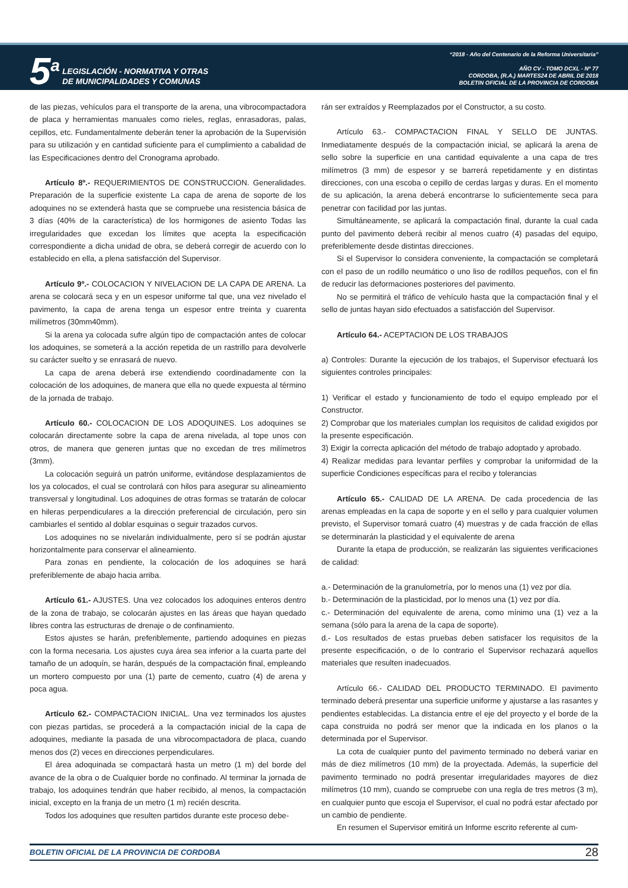5<sup>a</sup>
LEGISLACIÓN - NORMATIVA Y OTRAS
DE MUNICIPALIDADES Y COMUNAS
“2018 - Año del Centenario de la Reforma Universitaria”
AÑO CV - TOMO DCXL - Nº 77
CORDOBA, (R.A.) MARTES24 DE ABRIL DE 2018
BOLETIN OFICIAL DE LA PROVINCIA DE CORDOBA
de las piezas, vehículos para el transporte de la arena, una vibrocompactadora de placa y herramientas manuales como rieles, reglas, enrasadoras, palas, cepillos, etc. Fundamentalmente deberán tener la aprobación de la Supervisión para su utilización y en cantidad suficiente para el cumplimiento a cabalidad de las Especificaciones dentro del Cronograma aprobado.
Artículo 8º.- REQUERIMIENTOS DE CONSTRUCCION. Generalidades. Preparación de la superficie existente La capa de arena de soporte de los adoquines no se extenderá hasta que se compruebe una resistencia básica de 3 días (40% de la característica) de los hormigones de asiento Todas las irregularidades que excedan los límites que acepta la especificación correspondiente a dicha unidad de obra, se deberá corregir de acuerdo con lo establecido en ella, a plena satisfacción del Supervisor.
Artículo 9º.- COLOCACION Y NIVELACION DE LA CAPA DE ARENA. La arena se colocará seca y en un espesor uniforme tal que, una vez nivelado el pavimento, la capa de arena tenga un espesor entre treinta y cuarenta milímetros (30mm40mm).
Si la arena ya colocada sufre algún tipo de compactación antes de colocar los adoquines, se someterá a la acción repetida de un rastrillo para devolverle su carácter suelto y se enrasará de nuevo.
La capa de arena deberá irse extendiendo coordinadamente con la colocación de los adoquines, de manera que ella no quede expuesta al término de la jornada de trabajo.
Artículo 60.- COLOCACION DE LOS ADOQUINES. Los adoquines se colocarán directamente sobre la capa de arena nivelada, al tope unos con otros, de manera que generen juntas que no excedan de tres milímetros (3mm).
La colocación seguirá un patrón uniforme, evitándose desplazamientos de los ya colocados, el cual se controlará con hilos para asegurar su alineamiento transversal y longitudinal. Los adoquines de otras formas se tratarán de colocar en hileras perpendiculares a la dirección preferencial de circulación, pero sin cambiarles el sentido al doblar esquinas o seguir trazados curvos.
Los adoquines no se nivelarán individualmente, pero sí se podrán ajustar horizontalmente para conservar el alineamiento.
Para zonas en pendiente, la colocación de los adoquines se hará preferiblemente de abajo hacia arriba.
Artículo 61.- AJUSTES. Una vez colocados los adoquines enteros dentro de la zona de trabajo, se colocarán ajustes en las áreas que hayan quedado libres contra las estructuras de drenaje o de confinamiento.
Estos ajustes se harán, preferiblemente, partiendo adoquines en piezas con la forma necesaria. Los ajustes cuya área sea inferior a la cuarta parte del tamaño de un adoquín, se harán, después de la compactación final, empleando un mortero compuesto por una (1) parte de cemento, cuatro (4) de arena y poca agua.
Artículo 62.- COMPACTACION INICIAL. Una vez terminados los ajustes con piezas partidas, se procederá a la compactación inicial de la capa de adoquines, mediante la pasada de una vibrocompactadora de placa, cuando menos dos (2) veces en direcciones perpendiculares.
El área adoquinada se compactará hasta un metro (1 m) del borde del avance de la obra o de Cualquier borde no confinado. Al terminar la jornada de trabajo, los adoquines tendrán que haber recibido, al menos, la compactación inicial, excepto en la franja de un metro (1 m) recién descrita.
Todos los adoquines que resulten partidos durante este proceso debe-
rán ser extraídos y Reemplazados por el Constructor, a su costo.
Artículo 63.- COMPACTACION FINAL Y SELLO DE JUNTAS. Inmediatamente después de la compactación inicial, se aplicará la arena de sello sobre la superficie en una cantidad equivalente a una capa de tres milímetros (3 mm) de espesor y se barrerá repetidamente y en distintas direcciones, con una escoba o cepillo de cerdas largas y duras. En el momento de su aplicación, la arena deberá encontrarse lo suficientemente seca para penetrar con facilidad por las juntas.
Simultáneamente, se aplicará la compactación final, durante la cual cada punto del pavimento deberá recibir al menos cuatro (4) pasadas del equipo, preferiblemente desde distintas direcciones.
Si el Supervisor lo considera conveniente, la compactación se completará con el paso de un rodillo neumático o uno liso de rodillos pequeños, con el fin de reducir las deformaciones posteriores del pavimento.
No se permitirá el tráfico de vehículo hasta que la compactación final y el sello de juntas hayan sido efectuados a satisfacción del Supervisor.
Artículo 64.- ACEPTACION DE LOS TRABAJOS
a) Controles: Durante la ejecución de los trabajos, el Supervisor efectuará los siguientes controles principales:
1) Verificar el estado y funcionamiento de todo el equipo empleado por el Constructor.
2) Comprobar que los materiales cumplan los requisitos de calidad exigidos por la presente especificación.
3) Exigir la correcta aplicación del método de trabajo adoptado y aprobado.
4) Realizar medidas para levantar perfiles y comprobar la uniformidad de la superficie Condiciones específicas para el recibo y tolerancias
Artículo 65.- CALIDAD DE LA ARENA. De cada procedencia de las arenas empleadas en la capa de soporte y en el sello y para cualquier volumen previsto, el Supervisor tomará cuatro (4) muestras y de cada fracción de ellas se determinarán la plasticidad y el equivalente de arena
Durante la etapa de producción, se realizarán las siguientes verificaciones de calidad:
a.- Determinación de la granulometría, por lo menos una (1) vez por día.
b.- Determinación de la plasticidad, por lo menos una (1) vez por día.
c.- Determinación del equivalente de arena, como mínimo una (1) vez a la semana (sólo para la arena de la capa de soporte).
d.- Los resultados de estas pruebas deben satisfacer los requisitos de la presente especificación, o de lo contrario el Supervisor rechazará aquellos materiales que resulten inadecuados.
Artículo 66.- CALIDAD DEL PRODUCTO TERMINADO. El pavimento terminado deberá presentar una superficie uniforme y ajustarse a las rasantes y pendientes establecidas. La distancia entre el eje del proyecto y el borde de la capa construida no podrá ser menor que la indicada en los planos o la determinada por el Supervisor.
La cota de cualquier punto del pavimento terminado no deberá variar en más de diez milímetros (10 mm) de la proyectada. Además, la superficie del pavimento terminado no podrá presentar irregularidades mayores de diez milímetros (10 mm), cuando se compruebe con una regla de tres metros (3 m), en cualquier punto que escoja el Supervisor, el cual no podrá estar afectado por un cambio de pendiente.
En resumen el Supervisor emitirá un Informe escrito referente al cum-
BOLETIN OFICIAL DE LA PROVINCIA DE CORDOBA 28